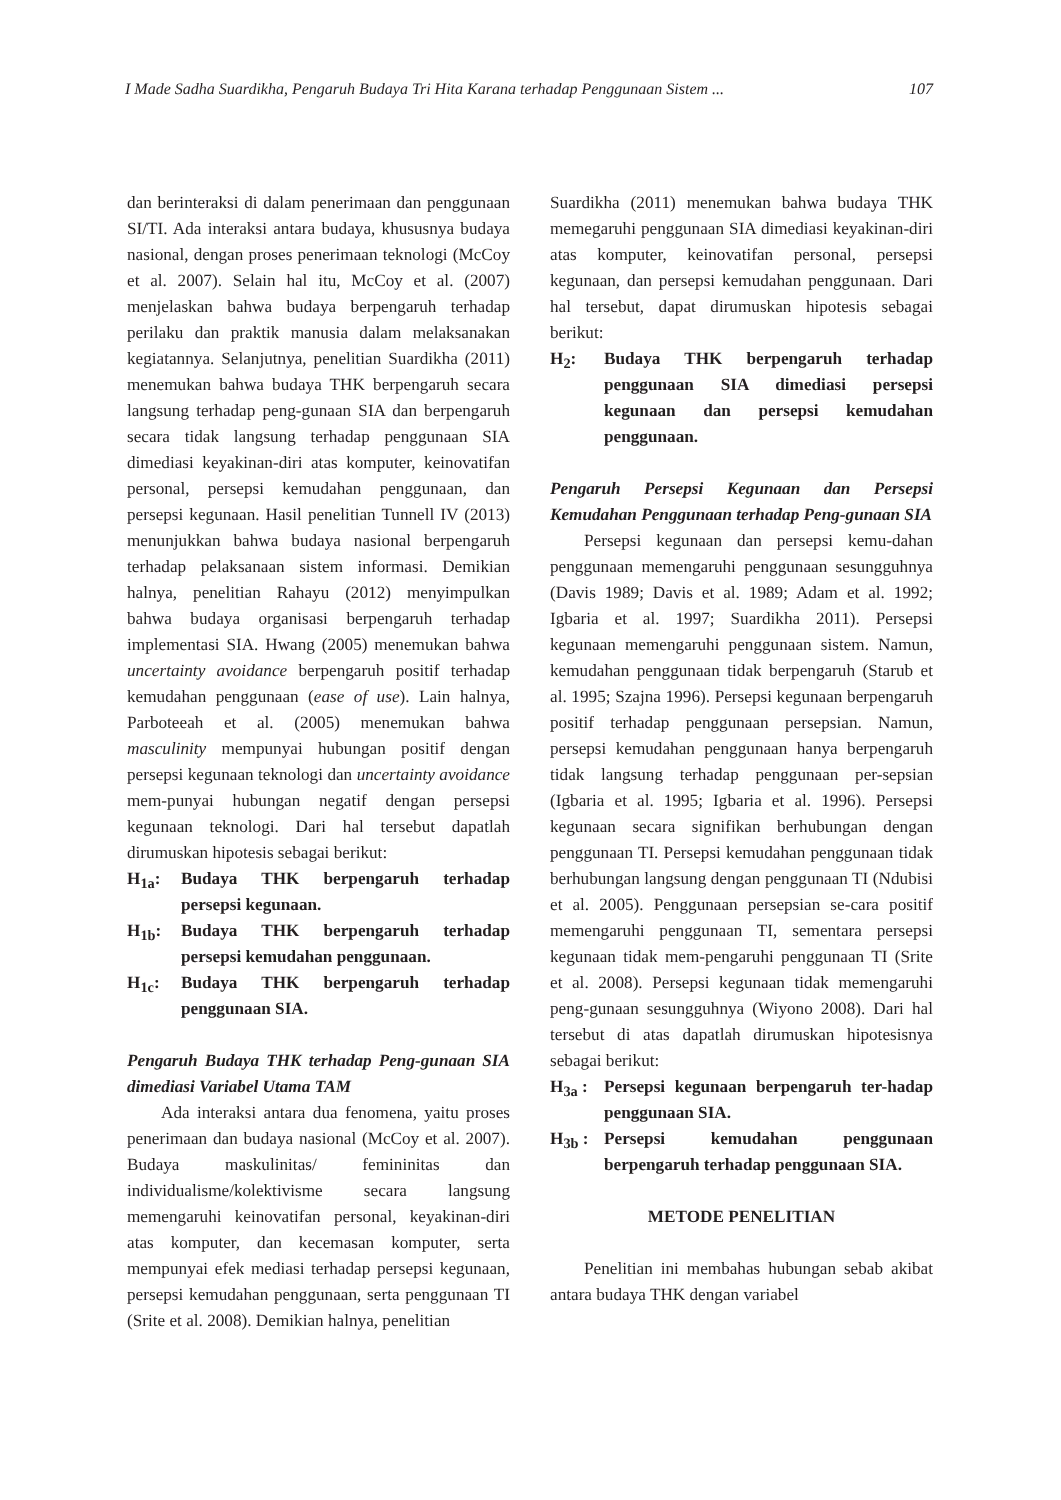I Made Sadha Suardikha, Pengaruh Budaya Tri Hita Karana terhadap Penggunaan Sistem ... 107
dan berinteraksi di dalam penerimaan dan penggunaan SI/TI. Ada interaksi antara budaya, khususnya budaya nasional, dengan proses penerimaan teknologi (McCoy et al. 2007). Selain hal itu, McCoy et al. (2007) menjelaskan bahwa budaya berpengaruh terhadap perilaku dan praktik manusia dalam melaksanakan kegiatannya. Selanjutnya, penelitian Suardikha (2011) menemukan bahwa budaya THK berpengaruh secara langsung terhadap peng-gunaan SIA dan berpengaruh secara tidak langsung terhadap penggunaan SIA dimediasi keyakinan-diri atas komputer, keinovatifan personal, persepsi kemudahan penggunaan, dan persepsi kegunaan. Hasil penelitian Tunnell IV (2013) menunjukkan bahwa budaya nasional berpengaruh terhadap pelaksanaan sistem informasi. Demikian halnya, penelitian Rahayu (2012) menyimpulkan bahwa budaya organisasi berpengaruh terhadap implementasi SIA. Hwang (2005) menemukan bahwa uncertainty avoidance berpengaruh positif terhadap kemudahan penggunaan (ease of use). Lain halnya, Parboteeah et al. (2005) menemukan bahwa masculinity mempunyai hubungan positif dengan persepsi kegunaan teknologi dan uncertainty avoidance mem-punyai hubungan negatif dengan persepsi kegunaan teknologi. Dari hal tersebut dapatlah dirumuskan hipotesis sebagai berikut:
H<sub>1a</sub>: Budaya THK berpengaruh terhadap persepsi kegunaan.
H<sub>1b</sub>: Budaya THK berpengaruh terhadap persepsi kemudahan penggunaan.
H<sub>1c</sub>: Budaya THK berpengaruh terhadap penggunaan SIA.
Pengaruh Budaya THK terhadap Peng-gunaan SIA dimediasi Variabel Utama TAM
Ada interaksi antara dua fenomena, yaitu proses penerimaan dan budaya nasional (McCoy et al. 2007). Budaya maskulinitas/ femininitas dan individualisme/kolektivisme secara langsung memengaruhi keinovatifan personal, keyakinan-diri atas komputer, dan kecemasan komputer, serta mempunyai efek mediasi terhadap persepsi kegunaan, persepsi kemudahan penggunaan, serta penggunaan TI (Srite et al. 2008). Demikian halnya, penelitian
Suardikha (2011) menemukan bahwa budaya THK memegaruhi penggunaan SIA dimediasi keyakinan-diri atas komputer, keinovatifan personal, persepsi kegunaan, dan persepsi kemudahan penggunaan. Dari hal tersebut, dapat dirumuskan hipotesis sebagai berikut:
H<sub>2</sub>: Budaya THK berpengaruh terhadap penggunaan SIA dimediasi persepsi kegunaan dan persepsi kemudahan penggunaan.
Pengaruh Persepsi Kegunaan dan Persepsi Kemudahan Penggunaan terhadap Peng-gunaan SIA
Persepsi kegunaan dan persepsi kemu-dahan penggunaan memengaruhi penggunaan sesungguhnya (Davis 1989; Davis et al. 1989; Adam et al. 1992; Igbaria et al. 1997; Suardikha 2011). Persepsi kegunaan memengaruhi penggunaan sistem. Namun, kemudahan penggunaan tidak berpengaruh (Starub et al. 1995; Szajna 1996). Persepsi kegunaan berpengaruh positif terhadap penggunaan persepsian. Namun, persepsi kemudahan penggunaan hanya berpengaruh tidak langsung terhadap penggunaan per-sepsian (Igbaria et al. 1995; Igbaria et al. 1996). Persepsi kegunaan secara signifikan berhubungan dengan penggunaan TI. Persepsi kemudahan penggunaan tidak berhubungan langsung dengan penggunaan TI (Ndubisi et al. 2005). Penggunaan persepsian se-cara positif memengaruhi penggunaan TI, sementara persepsi kegunaan tidak mem-pengaruhi penggunaan TI (Srite et al. 2008). Persepsi kegunaan tidak memengaruhi peng-gunaan sesungguhnya (Wiyono 2008). Dari hal tersebut di atas dapatlah dirumuskan hipotesisnya sebagai berikut:
H<sub>3a</sub> : Persepsi kegunaan berpengaruh ter-hadap penggunaan SIA.
H<sub>3b</sub> : Persepsi kemudahan penggunaan berpengaruh terhadap penggunaan SIA.
METODE PENELITIAN
Penelitian ini membahas hubungan sebab akibat antara budaya THK dengan variabel